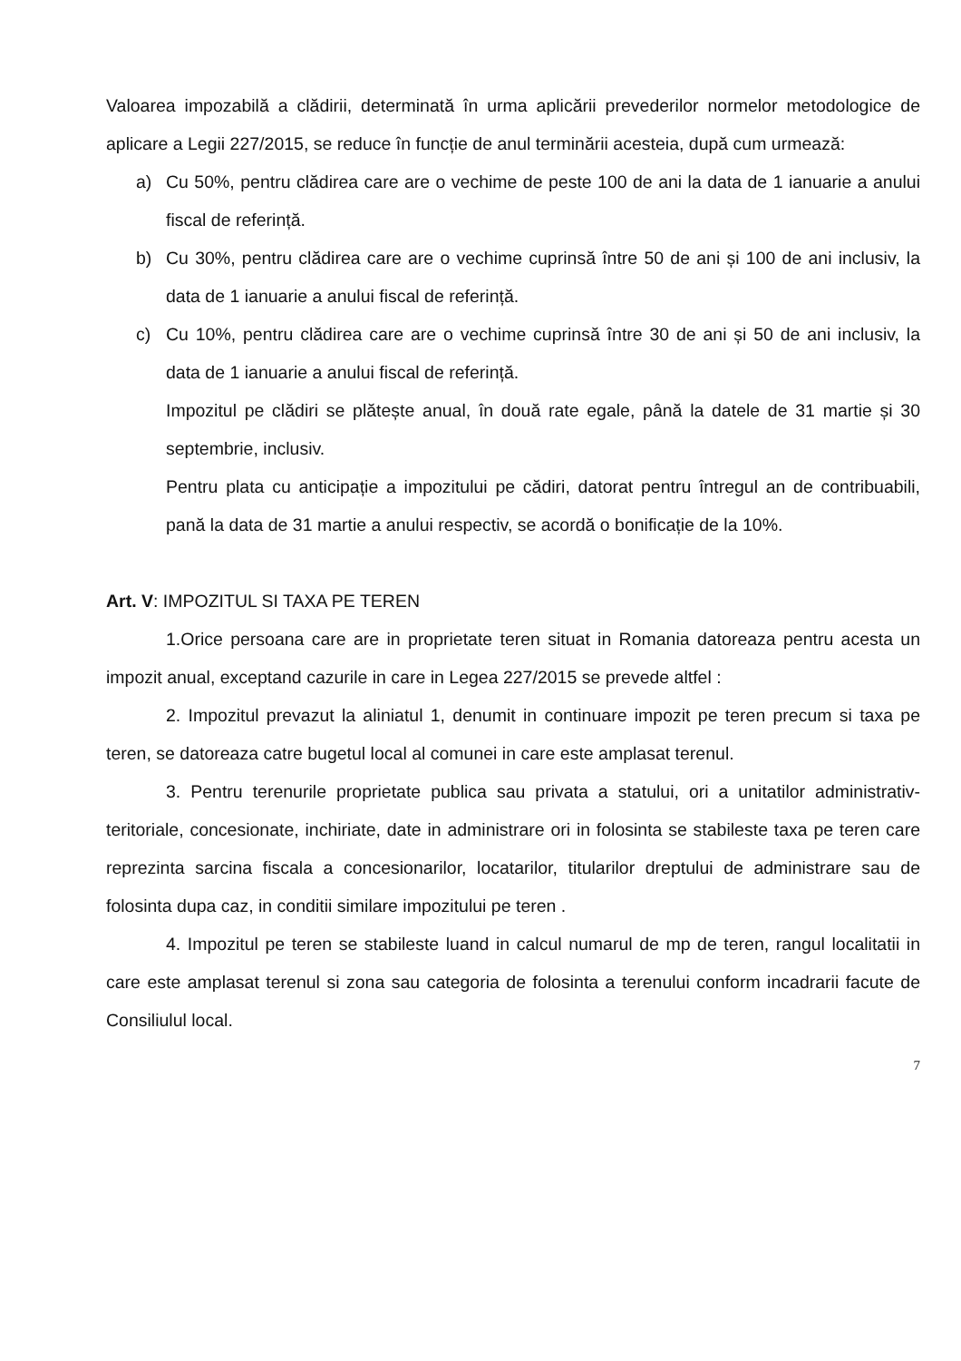Valoarea impozabilă a clădirii, determinată în urma aplicării prevederilor normelor metodologice de aplicare a Legii 227/2015, se reduce în funcție de anul terminării acesteia, după cum urmează:
a) Cu 50%, pentru clădirea care are o vechime de peste 100 de ani la data de 1 ianuarie a anului fiscal de referință.
b) Cu 30%, pentru clădirea care are o vechime cuprinsă între 50 de ani și 100 de ani inclusiv, la data de 1 ianuarie a anului fiscal de referință.
c) Cu 10%, pentru clădirea care are o vechime cuprinsă între 30 de ani și 50 de ani inclusiv, la data de 1 ianuarie a anului fiscal de referință.
Impozitul pe clădiri se plătește anual, în două rate egale, până la datele de 31 martie și 30 septembrie, inclusiv.
Pentru plata cu anticipație a impozitului pe cădiri, datorat pentru întregul an de contribuabili, pană la data de 31 martie a anului respectiv, se acordă o bonificație de la 10%.
Art. V: IMPOZITUL SI TAXA PE TEREN
1.Orice persoana care are in proprietate teren situat in Romania datoreaza pentru acesta un impozit anual, exceptand cazurile in care in Legea 227/2015 se prevede altfel :
2. Impozitul prevazut la aliniatul 1, denumit in continuare impozit pe teren precum si taxa pe teren, se datoreaza catre bugetul local al comunei in care este amplasat terenul.
3. Pentru terenurile proprietate publica sau privata a statului, ori a unitatilor administrativ-teritoriale, concesionate, inchiriate, date in administrare ori in folosinta se stabileste taxa pe teren care reprezinta sarcina fiscala a concesionarilor, locatarilor, titularilor dreptului de administrare sau de folosinta dupa caz, in conditii similare impozitului pe teren .
4. Impozitul pe teren se stabileste luand in calcul numarul de mp de teren, rangul localitatii in care este amplasat terenul si zona sau categoria de folosinta a terenului conform incadrarii facute de Consiliulul local.
7